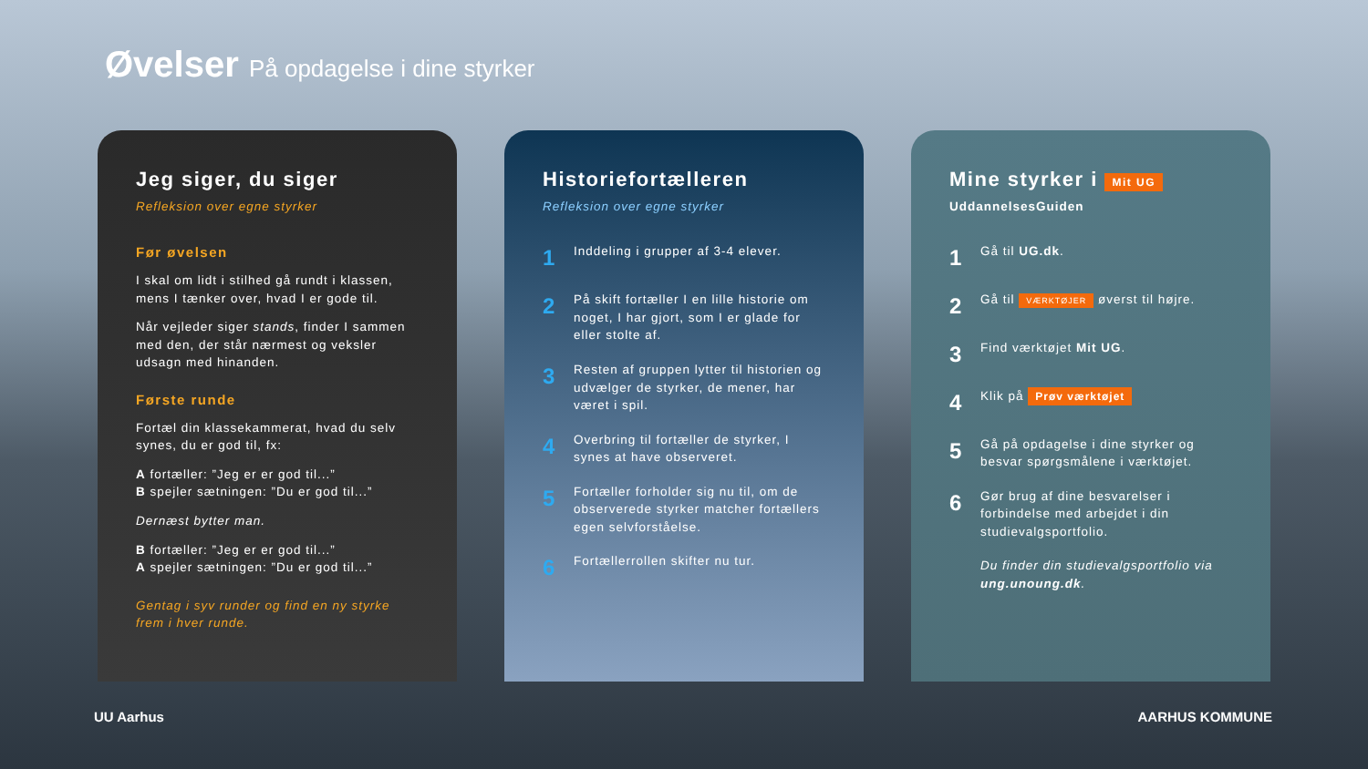Øvelser På opdagelse i dine styrker
Jeg siger, du siger
Refleksion over egne styrker
Før øvelsen
I skal om lidt i stilhed gå rundt i klassen, mens I tænker over, hvad I er gode til.
Når vejleder siger stands, finder I sammen med den, der står nærmest og veksler udsagn med hinanden.
Første runde
Fortæl din klassekammerat, hvad du selv synes, du er god til, fx:
A fortæller: ”Jeg er er god til...”
B spejler sætningen: ”Du er god til...”
Dernæst bytter man.
B fortæller: ”Jeg er er god til...”
A spejler sætningen: ”Du er god til...”
Gentag i syv runder og find en ny styrke frem i hver runde.
Historiefortælleren
Refleksion over egne styrker
1 Inddeling i grupper af 3-4 elever.
2 På skift fortæller I en lille historie om noget, I har gjort, som I er glade for eller stolte af.
3 Resten af gruppen lytter til historien og udvælger de styrker, de mener, har været i spil.
4 Overbring til fortæller de styrker, I synes at have observeret.
5 Fortæller forholder sig nu til, om de observerede styrker matcher fortællers egen selvforståelse.
6 Fortællerrollen skifter nu tur.
Mine styrker i Mit UG
UddannelsesGuiden
1 Gå til UG.dk.
2 Gå til VÆRKTØJER øverst til højre.
3 Find værktøjet Mit UG.
4 Klik på Prøv værktøjet
5 Gå på opdagelse i dine styrker og besvar spørgsmålene i værktøjet.
6 Gør brug af dine besvarelser i forbindelse med arbejdet i din studievalgsportfolio.
Du finder din studievalgsportfolio via ung.unoung.dk.
UU Aarhus AARHUS KOMMUNE